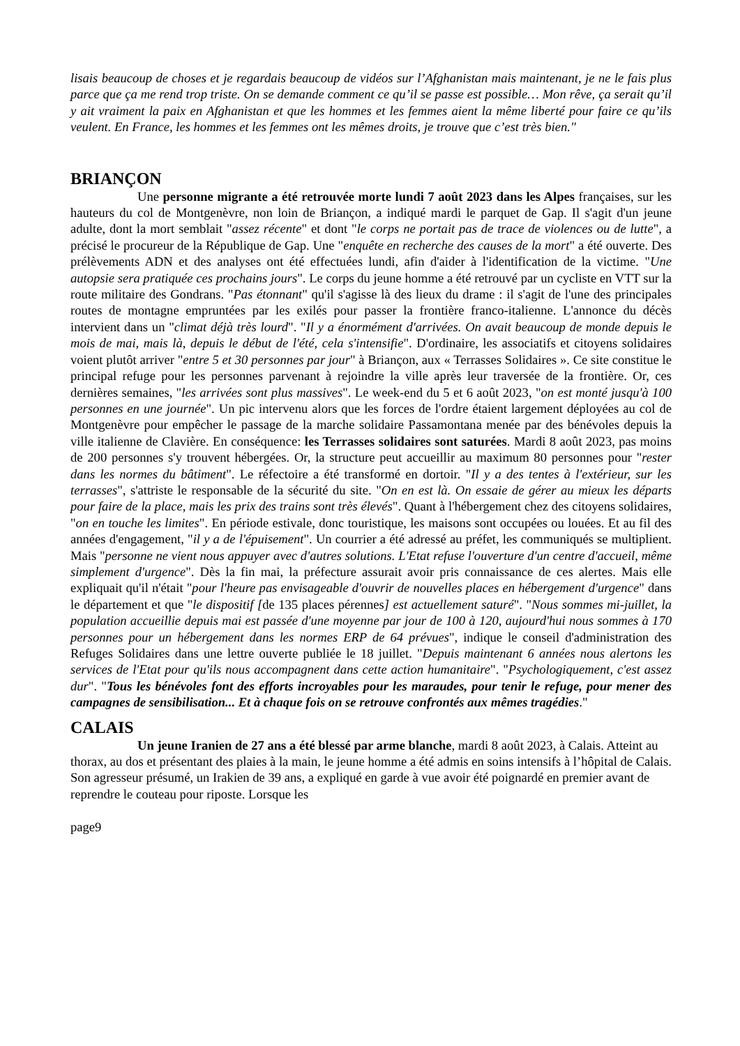lisais beaucoup de choses et je regardais beaucoup de vidéos sur l’Afghanistan mais maintenant, je ne le fais plus parce que ça me rend trop triste. On se demande comment ce qu’il se passe est possible… Mon rêve, ça serait qu’il y ait vraiment la paix en Afghanistan et que les hommes et les femmes aient la même liberté pour faire ce qu’ils veulent. En France, les hommes et les femmes ont les mêmes droits, je trouve que c’est très bien."
BRIANÇON
Une personne migrante a été retrouvée morte lundi 7 août 2023 dans les Alpes françaises, sur les hauteurs du col de Montgenèvre, non loin de Briançon, a indiqué mardi le parquet de Gap. Il s'agit d'un jeune adulte, dont la mort semblait "assez récente" et dont "le corps ne portait pas de trace de violences ou de lutte", a précisé le procureur de la République de Gap. Une "enquête en recherche des causes de la mort" a été ouverte. Des prélèvements ADN et des analyses ont été effectuées lundi, afin d'aider à l'identification de la victime. "Une autopsie sera pratiquée ces prochains jours". Le corps du jeune homme a été retrouvé par un cycliste en VTT sur la route militaire des Gondrans. "Pas étonnant" qu'il s'agisse là des lieux du drame : il s'agit de l'une des principales routes de montagne empruntées par les exilés pour passer la frontière franco-italienne. L'annonce du décès intervient dans un "climat déjà très lourd". "Il y a énormément d'arrivées. On avait beaucoup de monde depuis le mois de mai, mais là, depuis le début de l'été, cela s'intensifie". D'ordinaire, les associatifs et citoyens solidaires voient plutôt arriver "entre 5 et 30 personnes par jour" à Briançon, aux « Terrasses Solidaires ». Ce site constitue le principal refuge pour les personnes parvenant à rejoindre la ville après leur traversée de la frontière. Or, ces dernières semaines, "les arrivées sont plus massives". Le week-end du 5 et 6 août 2023, "on est monté jusqu'à 100 personnes en une journée". Un pic intervenu alors que les forces de l'ordre étaient largement déployées au col de Montgenèvre pour empêcher le passage de la marche solidaire Passamontana menée par des bénévoles depuis la ville italienne de Clavière. En conséquence: les Terrasses solidaires sont saturées. Mardi 8 août 2023, pas moins de 200 personnes s'y trouvent hébergées. Or, la structure peut accueillir au maximum 80 personnes pour "rester dans les normes du bâtiment". Le réfectoire a été transformé en dortoir. "Il y a des tentes à l'extérieur, sur les terrasses", s'attriste le responsable de la sécurité du site. "On en est là. On essaie de gérer au mieux les départs pour faire de la place, mais les prix des trains sont très élevés". Quant à l'hébergement chez des citoyens solidaires, "on en touche les limites". En période estivale, donc touristique, les maisons sont occupées ou louées. Et au fil des années d'engagement, "il y a de l'épuisement". Un courrier a été adressé au préfet, les communiqués se multiplient. Mais "personne ne vient nous appuyer avec d'autres solutions. L'Etat refuse l'ouverture d'un centre d'accueil, même simplement d'urgence". Dès la fin mai, la préfecture assurait avoir pris connaissance de ces alertes. Mais elle expliquait qu'il n'était "pour l'heure pas envisageable d'ouvrir de nouvelles places en hébergement d'urgence" dans le département et que "le dispositif [de 135 places pérennes] est actuellement saturé". "Nous sommes mi-juillet, la population accueillie depuis mai est passée d'une moyenne par jour de 100 à 120, aujourd'hui nous sommes à 170 personnes pour un hébergement dans les normes ERP de 64 prévues", indique le conseil d'administration des Refuges Solidaires dans une lettre ouverte publiée le 18 juillet. "Depuis maintenant 6 années nous alertons les services de l'Etat pour qu'ils nous accompagnent dans cette action humanitaire". "Psychologiquement, c'est assez dur". "Tous les bénévoles font des efforts incroyables pour les maraudes, pour tenir le refuge, pour mener des campagnes de sensibilisation... Et à chaque fois on se retrouve confrontés aux mêmes tragédies."
CALAIS
Un jeune Iranien de 27 ans a été blessé par arme blanche, mardi 8 août 2023, à Calais. Atteint au thorax, au dos et présentant des plaies à la main, le jeune homme a été admis en soins intensifs à l’hôpital de Calais. Son agresseur présumé, un Irakien de 39 ans, a expliqué en garde à vue avoir été poignardé en premier avant de reprendre le couteau pour riposte. Lorsque les
page9